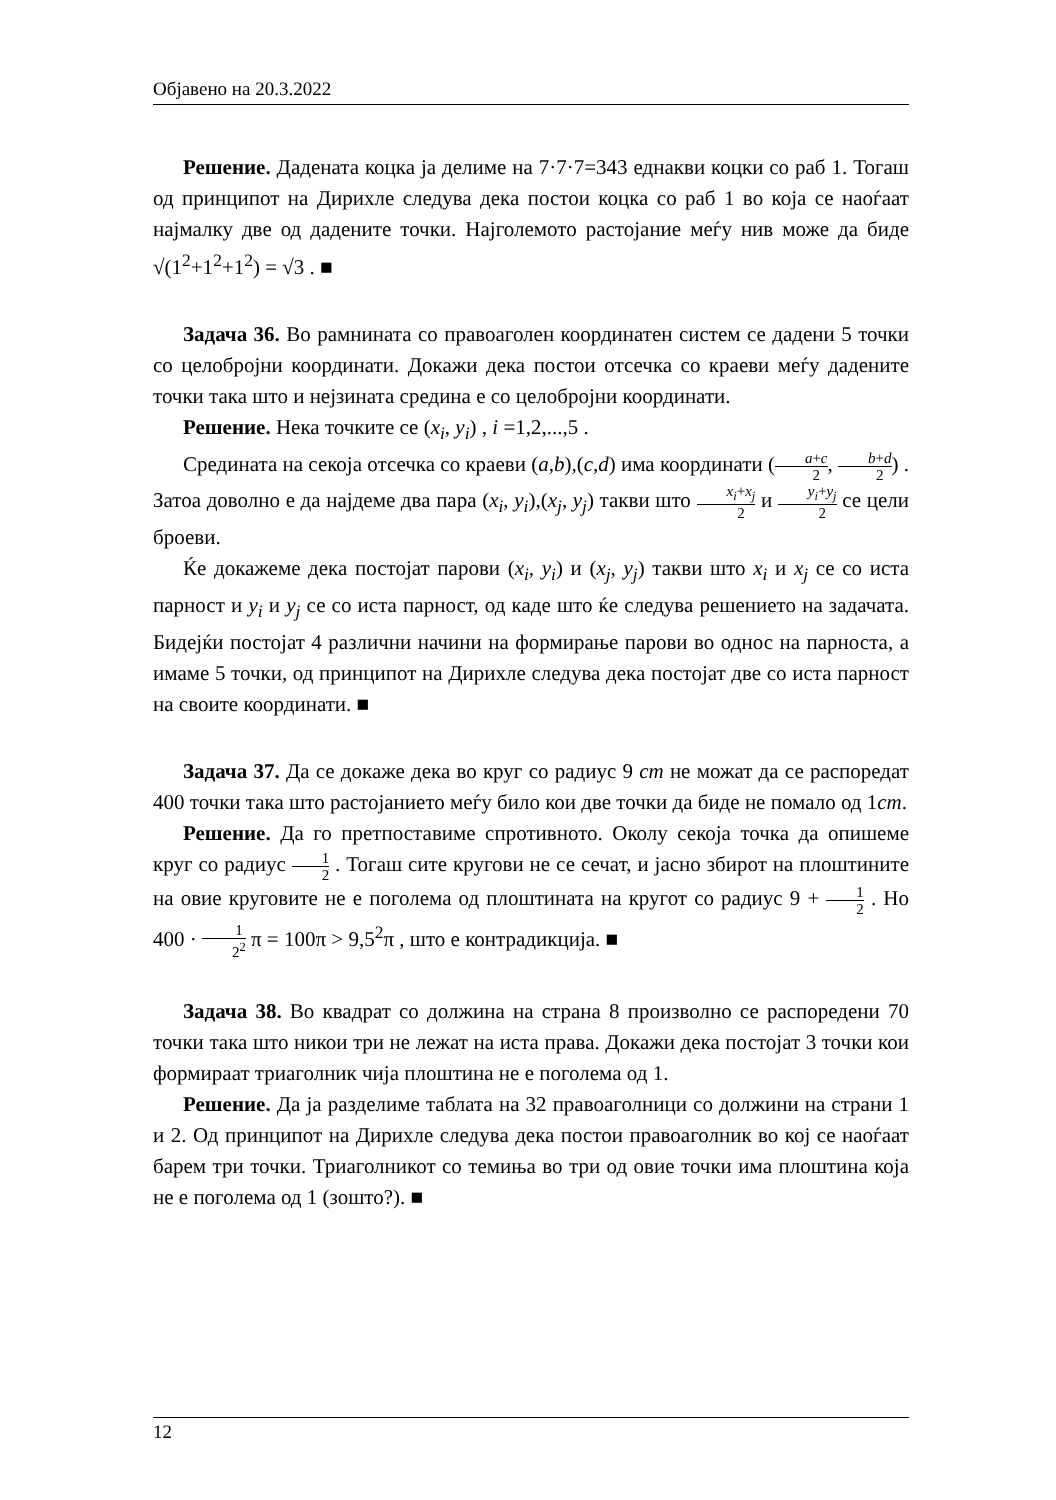Објавено на 20.3.2022
Решение. Дадената коцка ја делиме на 7·7·7=343 еднакви коцки со раб 1. Тогаш од принципот на Дирихле следува дека постои коцка со раб 1 во која се наоѓаат најмалку две од дадените точки. Најголемото растојание меѓу нив може да биде √(1<sup>2</sup>+1<sup>2</sup>+1<sup>2</sup>) = √3 . ■
Задача 36. Во рамнината со правоаголен координатен систем се дадени 5 точки со целобројни координати. Докажи дека постои отсечка со краеви меѓу дадените точки така што и нејзината средина е со целобројни координати.
Решение. Нека точките се (x<sub>i</sub>, y<sub>i</sub>) , i =1,2,...,5 .
Средината на секоја отсечка со краеви (a,b),(c,d) има координати (a+c 2, b+d 2) . Затоа доволно е да најдеме два пара (x<sub>i</sub>, y<sub>i</sub>),(x<sub>j</sub>, y<sub>j</sub>) такви што x<sub>i</sub>+x<sub>j</sub> 2 и y<sub>i</sub>+y<sub>j</sub> 2 се цели броеви.
Ќе докажеме дека постојат парови (x<sub>i</sub>, y<sub>i</sub>) и (x<sub>j</sub>, y<sub>j</sub>) такви што x<sub>i</sub> и x<sub>j</sub> се со иста парност и y<sub>i</sub> и y<sub>j</sub> се со иста парност, од каде што ќе следува решението на задачата. Бидејќи постојат 4 различни начини на формирање парови во однос на парноста, а имаме 5 точки, од принципот на Дирихле следува дека постојат две со иста парност на своите координати. ■
Задача 37. Да се докаже дека во круг со радиус 9 cm не можат да се распоредат 400 точки така што растојанието меѓу било кои две точки да биде не помало од 1cm.
Решение. Да го претпоставиме спротивното. Околу секоја точка да опишеме круг со радиус 1 2 . Тогаш сите кругови не се сечат, и јасно збирот на плоштините на овие круговите не е поголема од плоштината на кругот со радиус 9 + 1 2 . Но 400 · 1 2<sup>2</sup> π = 100π > 9,5<sup>2</sup>π , што е контрадикција. ■
Задача 38. Во квадрат со должина на страна 8 произволно се распоредени 70 точки така што никои три не лежат на иста права. Докажи дека постојат 3 точки кои формираат триаголник чија плоштина не е поголема од 1.
Решение. Да ја разделиме таблата на 32 правоаголници со должини на страни 1 и 2. Од принципот на Дирихле следува дека постои правоаголник во кој се наоѓаат барем три точки. Триаголникот со темиња во три од овие точки има плоштина која не е поголема од 1 (зошто?). ■
12